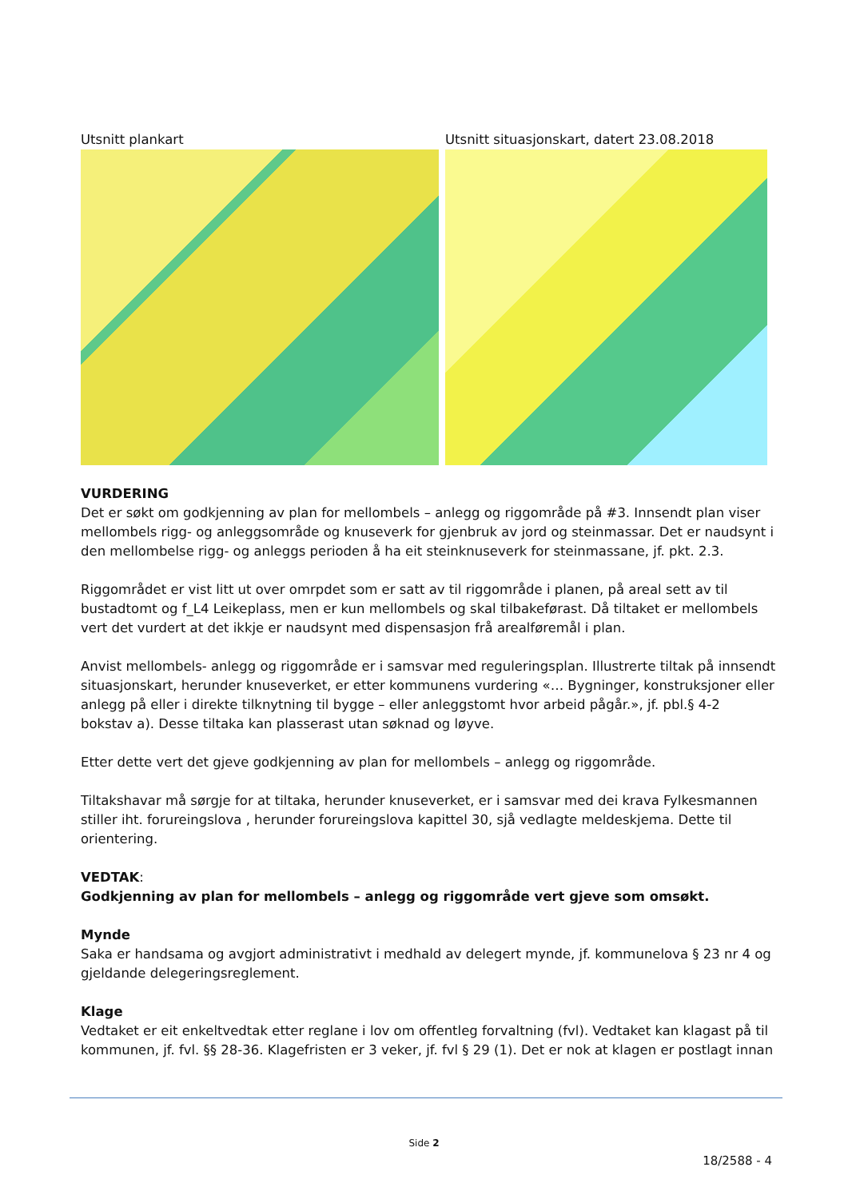Utsnitt plankart Utsnitt situasjonskart, datert 23.08.2018
VURDERING
Det er søkt om godkjenning av plan for mellombels – anlegg og riggområde på #3. Innsendt plan viser mellombels rigg- og anleggsområde og knuseverk for gjenbruk av jord og steinmassar. Det er naudsynt i den mellombelse rigg- og anleggs perioden å ha eit steinknuseverk for steinmassane, jf. pkt. 2.3.
Riggområdet er vist litt ut over omrpdet som er satt av til riggområde i planen, på areal sett av til bustadtomt og f_L4 Leikeplass, men er kun mellombels og skal tilbakeførast. Då tiltaket er mellombels vert det vurdert at det ikkje er naudsynt med dispensasjon frå arealføremål i plan.
Anvist mellombels- anlegg og riggområde er i samsvar med reguleringsplan. Illustrerte tiltak på innsendt situasjonskart, herunder knuseverket, er etter kommunens vurdering «… Bygninger, konstruksjoner eller anlegg på eller i direkte tilknytning til bygge – eller anleggstomt hvor arbeid pågår.», jf. pbl.§ 4-2 bokstav a). Desse tiltaka kan plasserast utan søknad og løyve.
Etter dette vert det gjeve godkjenning av plan for mellombels – anlegg og riggområde.
Tiltakshavar må sørgje for at tiltaka, herunder knuseverket, er i samsvar med dei krava Fylkesmannen stiller iht. forureingslova , herunder forureingslova kapittel 30, sjå vedlagte meldeskjema. Dette til orientering.
VEDTAK:
Godkjenning av plan for mellombels – anlegg og riggområde vert gjeve som omsøkt.
Mynde
Saka er handsama og avgjort administrativt i medhald av delegert mynde, jf. kommunelova § 23 nr 4 og gjeldande delegeringsreglement.
Klage
Vedtaket er eit enkeltvedtak etter reglane i lov om offentleg forvaltning (fvl). Vedtaket kan klagast på til kommunen, jf. fvl. §§ 28-36. Klagefristen er 3 veker, jf. fvl § 29 (1). Det er nok at klagen er postlagt innan
Side 2
18/2588 - 4